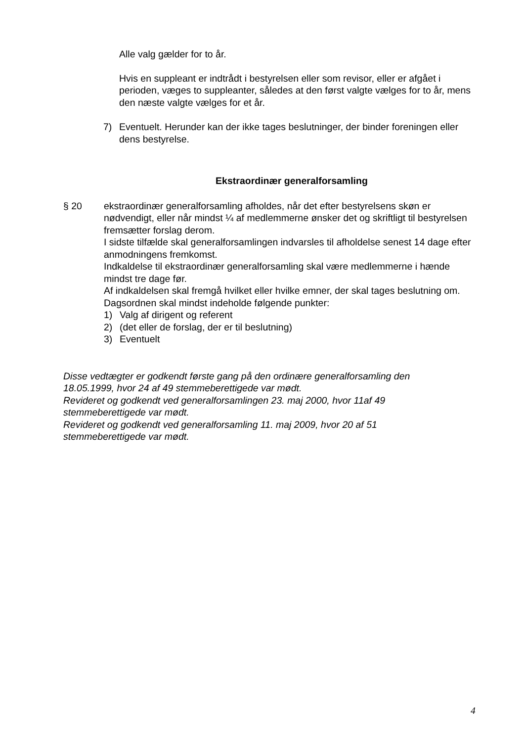Alle valg gælder for to år.
Hvis en suppleant er indtrådt i bestyrelsen eller som revisor, eller er afgået i perioden, væges to suppleanter, således at den først valgte vælges for to år, mens den næste valgte vælges for et år.
7) Eventuelt. Herunder kan der ikke tages beslutninger, der binder foreningen eller dens bestyrelse.
Ekstraordinær generalforsamling
§ 20 ekstraordinær generalforsamling afholdes, når det efter bestyrelsens skøn er nødvendigt, eller når mindst ¼ af medlemmerne ønsker det og skriftligt til bestyrelsen fremsætter forslag derom.
I sidste tilfælde skal generalforsamlingen indvarsles til afholdelse senest 14 dage efter anmodningens fremkomst.
Indkaldelse til ekstraordinær generalforsamling skal være medlemmerne i hænde mindst tre dage før.
Af indkaldelsen skal fremgå hvilket eller hvilke emner, der skal tages beslutning om.
Dagsordnen skal mindst indeholde følgende punkter:
1) Valg af dirigent og referent
2) (det eller de forslag, der er til beslutning)
3) Eventuelt
Disse vedtægter er godkendt første gang på den ordinære generalforsamling den 18.05.1999, hvor 24 af 49 stemmeberettigede var mødt.
Revideret og godkendt ved generalforsamlingen 23. maj 2000, hvor 11af 49 stemmeberettigede var mødt.
Revideret og godkendt ved generalforsamling 11. maj 2009, hvor 20 af 51 stemmeberettigede var mødt.
4